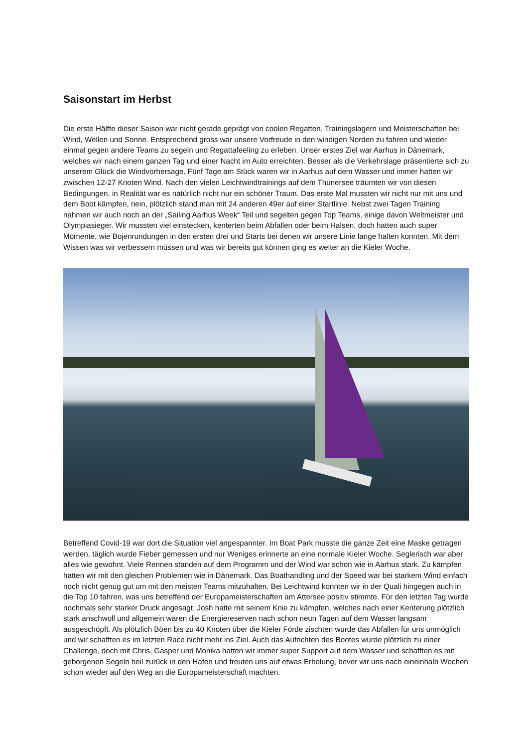Saisonstart im Herbst
Die erste Hälfte dieser Saison war nicht gerade geprägt von coolen Regatten, Trainingslagern und Meisterschaften bei Wind, Wellen und Sonne. Entsprechend gross war unsere Vorfreude in den windigen Norden zu fahren und wieder einmal gegen andere Teams zu segeln und Regattafeeling zu erleben. Unser erstes Ziel war Aarhus in Dänemark, welches wir nach einem ganzen Tag und einer Nacht im Auto erreichten. Besser als die Verkehrslage präsentierte sich zu unserem Glück die Windvorhersage. Fünf Tage am Stück waren wir in Aarhus auf dem Wasser und immer hatten wir zwischen 12-27 Knoten Wind. Nach den vielen Leichtwindtrainings auf dem Thunersee träumten wir von diesen Bedingungen, in Realität war es natürlich nicht nur ein schöner Traum. Das erste Mal mussten wir nicht nur mit uns und dem Boot kämpfen, nein, plötzlich stand man mit 24 anderen 49er auf einer Startlinie. Nebst zwei Tagen Training nahmen wir auch noch an der „Sailing Aarhus Week“ Teil und segelten gegen Top Teams, einige davon Weltmeister und Olympiasieger. Wir mussten viel einstecken, kenterten beim Abfallen oder beim Halsen, doch hatten auch super Momente, wie Bojenrundungen in den ersten drei und Starts bei denen wir unsere Linie lange halten konnten. Mit dem Wissen was wir verbessern müssen und was wir bereits gut können ging es weiter an die Kieler Woche.
Betreffend Covid-19 war dort die Situation viel angespannter. Im Boat Park musste die ganze Zeit eine Maske getragen werden, täglich wurde Fieber gemessen und nur Weniges erinnerte an eine normale Kieler Woche. Seglerisch war aber alles wie gewohnt. Viele Rennen standen auf dem Programm und der Wind war schon wie in Aarhus stark. Zu kämpfen hatten wir mit den gleichen Problemen wie in Dänemark. Das Boathandling und der Speed war bei starkem Wind einfach noch nicht genug gut um mit den meisten Teams mitzuhalten. Bei Leichtwind konnten wir in der Quali hingegen auch in die Top 10 fahren, was uns betreffend der Europameisterschaften am Attersee positiv stimmte. Für den letzten Tag wurde nochmals sehr starker Druck angesagt. Josh hatte mit seinem Knie zu kämpfen, welches nach einer Kenterung plötzlich stark anschwoll und allgemein waren die Energiereserven nach schon neun Tagen auf dem Wasser langsam ausgeschöpft. Als plötzlich Böen bis zu 40 Knoten über die Kieler Förde zischten wurde das Abfallen für uns unmöglich und wir schafften es im letzten Race nicht mehr ins Ziel. Auch das Aufrichten des Bootes wurde plötzlich zu einer Challenge, doch mit Chris, Gasper und Monika hatten wir immer super Support auf dem Wasser und schafften es mit geborgenen Segeln heil zurück in den Hafen und freuten uns auf etwas Erholung, bevor wir uns nach eineinhalb Wochen schon wieder auf den Weg an die Europameisterschaft machten.